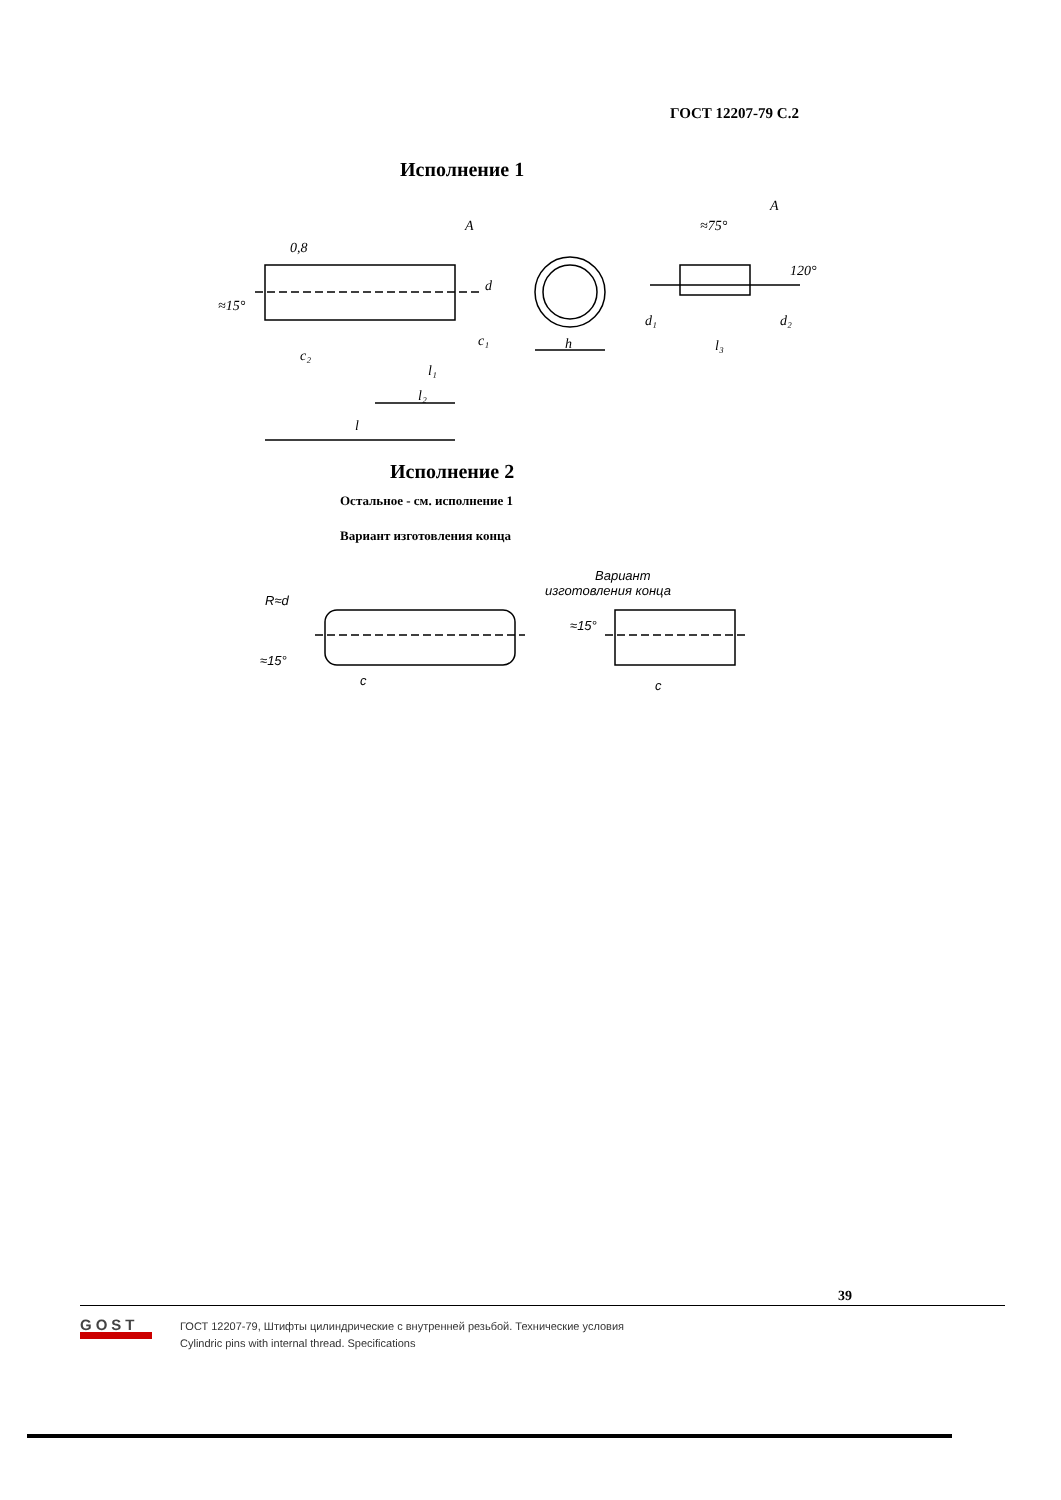ГОСТ 12207-79 С.2
Исполнение 1
A
≈15°
c₂
c₁
l₁
l₂
l
d
h
≈75°
A
120°
d₁
d₂
l₃
0,8
Исполнение 2
Остальное - см. исполнение 1
Вариант изготовления конца
R≈d
≈15°
c
Вариант
изготовления конца
≈15°
c
39
GOST
ГОСТ 12207-79, Штифты цилиндрические с внутренней резьбой. Технические условия
Cylindric pins with internal thread. Specifications